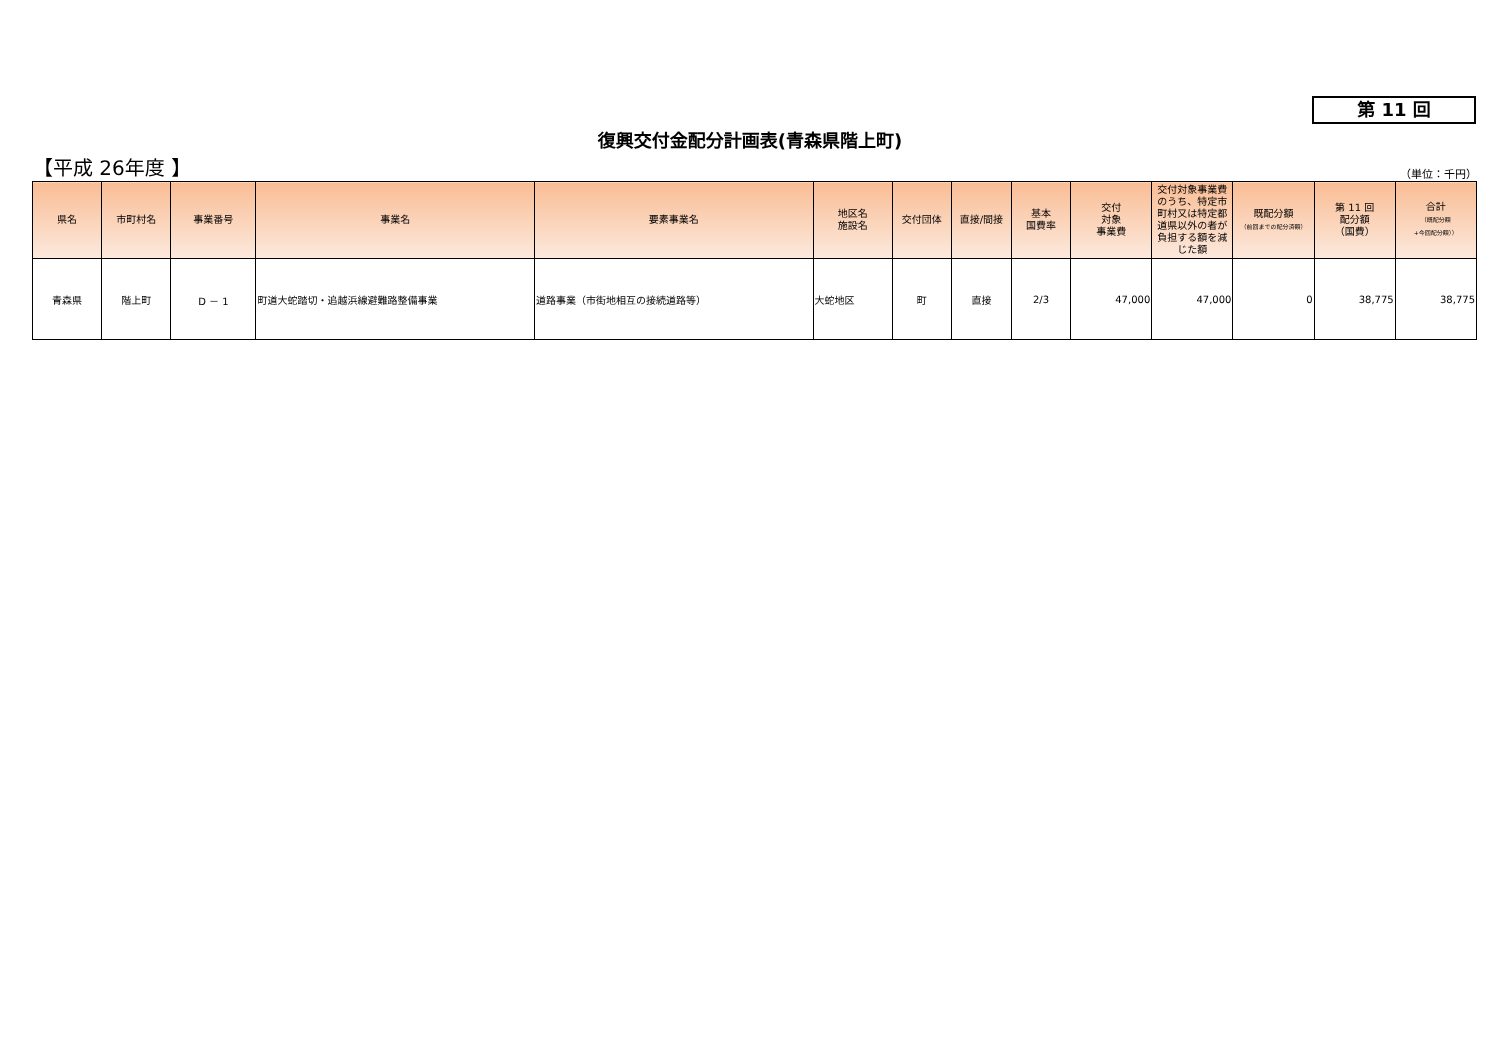第 11 回
復興交付金配分計画表(青森県階上町)
【平成 26年度 】 （単位：千円）
| 県名 | 市町村名 | 事業番号 | 事業名 | 要素事業名 | 地区名 施設名 | 交付団体 | 直接/間接 | 基本 国費率 | 交付 対象 事業費 | 交付対象事業費のうち、特定市町村又は特定都道県以外の者が負担する額を減じた額 | 既配分額 （前回までの配分済額） | 第 11 回 配分額 （国費） | 合計 （既配分額 +今回配分額）） |
| --- | --- | --- | --- | --- | --- | --- | --- | --- | --- | --- | --- | --- | --- |
| 青森県 | 階上町 | D － 1 | 町道大蛇踏切・追越浜線避難路整備事業 | 道路事業（市街地相互の接続道路等） | 大蛇地区 | 町 | 直接 | 2/3 | 47,000 | 47,000 | 0 | 38,775 | 38,775 |